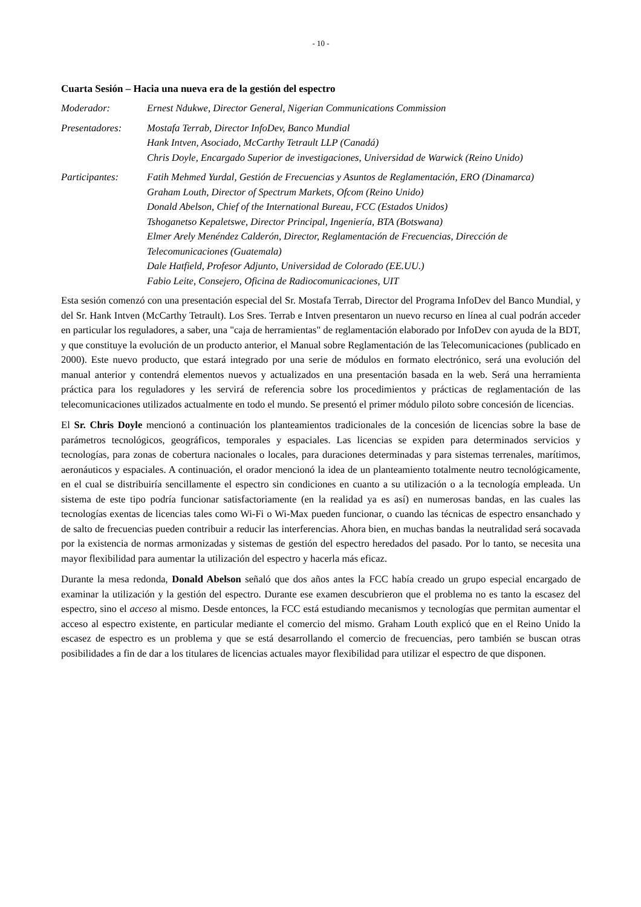- 10 -
Cuarta Sesión – Hacia una nueva era de la gestión del espectro
Moderador: Ernest Ndukwe, Director General, Nigerian Communications Commission
Presentadores: Mostafa Terrab, Director InfoDev, Banco Mundial
Hank Intven, Asociado, McCarthy Tetrault LLP (Canadá)
Chris Doyle, Encargado Superior de investigaciones, Universidad de Warwick (Reino Unido)
Participantes: Fatih Mehmed Yurdal, Gestión de Frecuencias y Asuntos de Reglamentación, ERO (Dinamarca)
Graham Louth, Director of Spectrum Markets, Ofcom (Reino Unido)
Donald Abelson, Chief of the International Bureau, FCC (Estados Unidos)
Tshoganetso Kepaletswe, Director Principal, Ingeniería, BTA (Botswana)
Elmer Arely Menéndez Calderón, Director, Reglamentación de Frecuencias, Dirección de Telecomunicaciones (Guatemala)
Dale Hatfield, Profesor Adjunto, Universidad de Colorado (EE.UU.)
Fabio Leite, Consejero, Oficina de Radiocomunicaciones, UIT
Esta sesión comenzó con una presentación especial del Sr. Mostafa Terrab, Director del Programa InfoDev del Banco Mundial, y del Sr. Hank Intven (McCarthy Tetrault). Los Sres. Terrab e Intven presentaron un nuevo recurso en línea al cual podrán acceder en particular los reguladores, a saber, una "caja de herramientas" de reglamentación elaborado por InfoDev con ayuda de la BDT, y que constituye la evolución de un producto anterior, el Manual sobre Reglamentación de las Telecomunicaciones (publicado en 2000). Este nuevo producto, que estará integrado por una serie de módulos en formato electrónico, será una evolución del manual anterior y contendrá elementos nuevos y actualizados en una presentación basada en la web. Será una herramienta práctica para los reguladores y les servirá de referencia sobre los procedimientos y prácticas de reglamentación de las telecomunicaciones utilizados actualmente en todo el mundo. Se presentó el primer módulo piloto sobre concesión de licencias.
El Sr. Chris Doyle mencionó a continuación los planteamientos tradicionales de la concesión de licencias sobre la base de parámetros tecnológicos, geográficos, temporales y espaciales. Las licencias se expiden para determinados servicios y tecnologías, para zonas de cobertura nacionales o locales, para duraciones determinadas y para sistemas terrenales, marítimos, aeronáuticos y espaciales. A continuación, el orador mencionó la idea de un planteamiento totalmente neutro tecnológicamente, en el cual se distribuiría sencillamente el espectro sin condiciones en cuanto a su utilización o a la tecnología empleada. Un sistema de este tipo podría funcionar satisfactoriamente (en la realidad ya es así) en numerosas bandas, en las cuales las tecnologías exentas de licencias tales como Wi-Fi o Wi-Max pueden funcionar, o cuando las técnicas de espectro ensanchado y de salto de frecuencias pueden contribuir a reducir las interferencias. Ahora bien, en muchas bandas la neutralidad será socavada por la existencia de normas armonizadas y sistemas de gestión del espectro heredados del pasado. Por lo tanto, se necesita una mayor flexibilidad para aumentar la utilización del espectro y hacerla más eficaz.
Durante la mesa redonda, Donald Abelson señaló que dos años antes la FCC había creado un grupo especial encargado de examinar la utilización y la gestión del espectro. Durante ese examen descubrieron que el problema no es tanto la escasez del espectro, sino el acceso al mismo. Desde entonces, la FCC está estudiando mecanismos y tecnologías que permitan aumentar el acceso al espectro existente, en particular mediante el comercio del mismo. Graham Louth explicó que en el Reino Unido la escasez de espectro es un problema y que se está desarrollando el comercio de frecuencias, pero también se buscan otras posibilidades a fin de dar a los titulares de licencias actuales mayor flexibilidad para utilizar el espectro de que disponen.